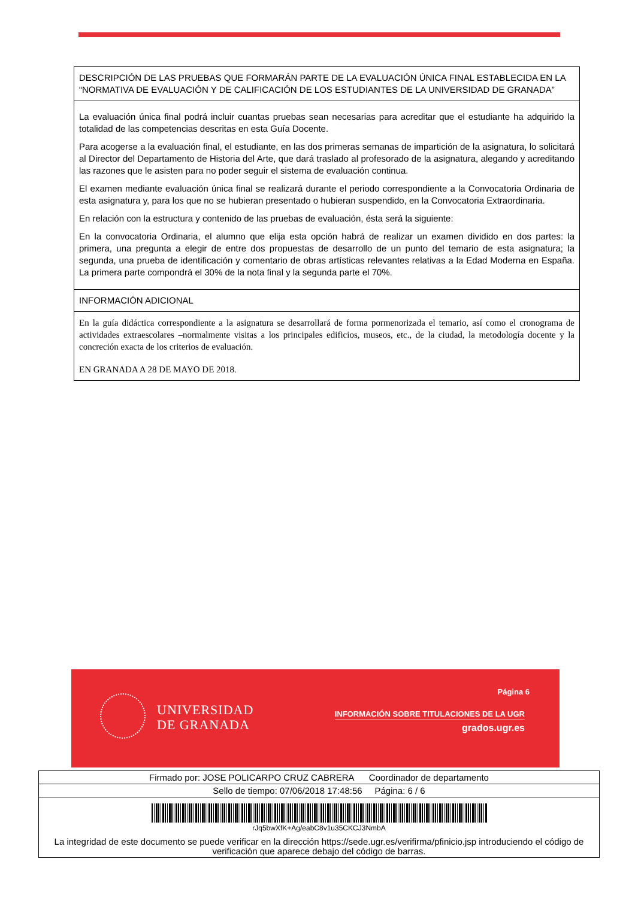| DESCRIPCIÓN DE LAS PRUEBAS QUE FORMARÁN PARTE DE LA EVALUACIÓN ÚNICA FINAL ESTABLECIDA EN LA “NORMATIVA DE EVALUACIÓN Y DE CALIFICACIÓN DE LOS ESTUDIANTES DE LA UNIVERSIDAD DE GRANADA” |
| La evaluación única final podrá incluir cuantas pruebas sean necesarias para acreditar que el estudiante ha adquirido la totalidad de las competencias descritas en esta Guía Docente. Para acogerse a la evaluación final, el estudiante, en las dos primeras semanas de impartición de la asignatura, lo solicitará al Director del Departamento de Historia del Arte, que dará traslado al profesorado de la asignatura, alegando y acreditando las razones que le asisten para no poder seguir el sistema de evaluación continua. El examen mediante evaluación única final se realizará durante el periodo correspondiente a la Convocatoria Ordinaria de esta asignatura y, para los que no se hubieran presentado o hubieran suspendido, en la Convocatoria Extraordinaria. En relación con la estructura y contenido de las pruebas de evaluación, ésta será la siguiente: En la convocatoria Ordinaria, el alumno que elija esta opción habrá de realizar un examen dividido en dos partes: la primera, una pregunta a elegir de entre dos propuestas de desarrollo de un punto del temario de esta asignatura; la segunda, una prueba de identificación y comentario de obras artísticas relevantes relativas a la Edad Moderna en España. La primera parte compondrá el 30% de la nota final y la segunda parte el 70%. |
| INFORMACIÓN ADICIONAL |
| En la guía didáctica correspondiente a la asignatura se desarrollará de forma pormenorizada el temario, así como el cronograma de actividades extraescolares –normalmente visitas a los principales edificios, museos, etc., de la ciudad, la metodología docente y la concreción exacta de los criterios de evaluación. EN GRANADA A 28 DE MAYO DE 2018. |
UNIVERSIDAD
DE GRANADA
Página 6
INFORMACIÓN SOBRE TITULACIONES DE LA UGR
grados.ugr.es
| Firmado por: JOSE POLICARPO CRUZ CABRERA Coordinador de departamento |
| Sello de tiempo: 07/06/2018 17:48:56 Página: 6 / 6 |
| rJq5bwXfK+Ag/eabC8v1u35CKCJ3NmbA La integridad de este documento se puede verificar en la dirección https://sede.ugr.es/verifirma/pfinicio.jsp introduciendo el código de verificación que aparece debajo del código de barras. |